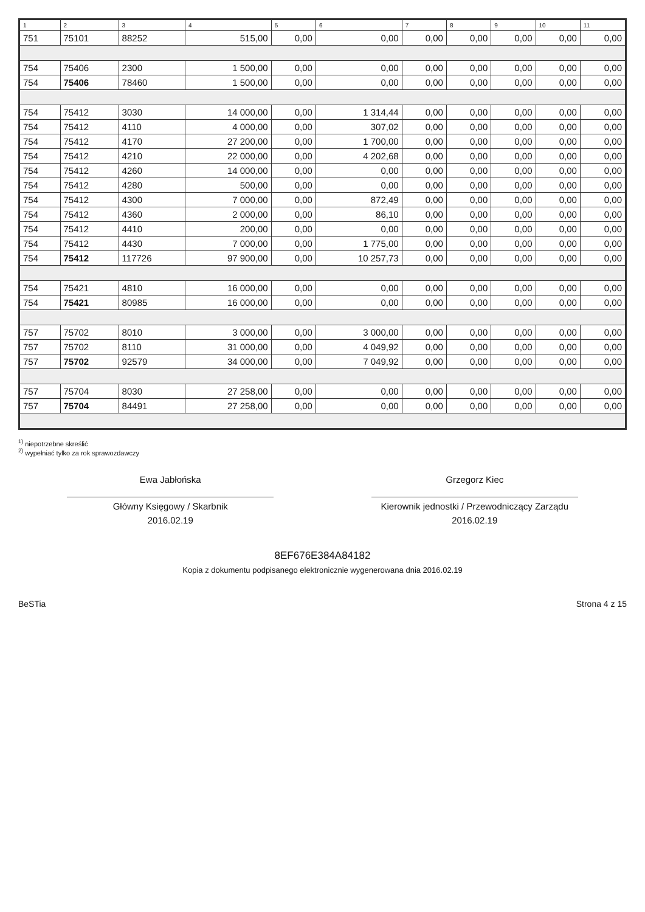| 1 | 2 | 3 | 4 | 5 | 6 | 7 | 8 | 9 | 10 | 11 |
| --- | --- | --- | --- | --- | --- | --- | --- | --- | --- | --- |
| 751 | 75101 | 88252 | 515,00 | 0,00 | 0,00 | 0,00 | 0,00 | 0,00 | 0,00 | 0,00 |
| 754 | 75406 | 2300 | 1 500,00 | 0,00 | 0,00 | 0,00 | 0,00 | 0,00 | 0,00 | 0,00 |
| 754 | 75406 | 78460 | 1 500,00 | 0,00 | 0,00 | 0,00 | 0,00 | 0,00 | 0,00 | 0,00 |
| 754 | 75412 | 3030 | 14 000,00 | 0,00 | 1 314,44 | 0,00 | 0,00 | 0,00 | 0,00 | 0,00 |
| 754 | 75412 | 4110 | 4 000,00 | 0,00 | 307,02 | 0,00 | 0,00 | 0,00 | 0,00 | 0,00 |
| 754 | 75412 | 4170 | 27 200,00 | 0,00 | 1 700,00 | 0,00 | 0,00 | 0,00 | 0,00 | 0,00 |
| 754 | 75412 | 4210 | 22 000,00 | 0,00 | 4 202,68 | 0,00 | 0,00 | 0,00 | 0,00 | 0,00 |
| 754 | 75412 | 4260 | 14 000,00 | 0,00 | 0,00 | 0,00 | 0,00 | 0,00 | 0,00 | 0,00 |
| 754 | 75412 | 4280 | 500,00 | 0,00 | 0,00 | 0,00 | 0,00 | 0,00 | 0,00 | 0,00 |
| 754 | 75412 | 4300 | 7 000,00 | 0,00 | 872,49 | 0,00 | 0,00 | 0,00 | 0,00 | 0,00 |
| 754 | 75412 | 4360 | 2 000,00 | 0,00 | 86,10 | 0,00 | 0,00 | 0,00 | 0,00 | 0,00 |
| 754 | 75412 | 4410 | 200,00 | 0,00 | 0,00 | 0,00 | 0,00 | 0,00 | 0,00 | 0,00 |
| 754 | 75412 | 4430 | 7 000,00 | 0,00 | 1 775,00 | 0,00 | 0,00 | 0,00 | 0,00 | 0,00 |
| 754 | 75412 | 117726 | 97 900,00 | 0,00 | 10 257,73 | 0,00 | 0,00 | 0,00 | 0,00 | 0,00 |
| 754 | 75421 | 4810 | 16 000,00 | 0,00 | 0,00 | 0,00 | 0,00 | 0,00 | 0,00 | 0,00 |
| 754 | 75421 | 80985 | 16 000,00 | 0,00 | 0,00 | 0,00 | 0,00 | 0,00 | 0,00 | 0,00 |
| 757 | 75702 | 8010 | 3 000,00 | 0,00 | 3 000,00 | 0,00 | 0,00 | 0,00 | 0,00 | 0,00 |
| 757 | 75702 | 8110 | 31 000,00 | 0,00 | 4 049,92 | 0,00 | 0,00 | 0,00 | 0,00 | 0,00 |
| 757 | 75702 | 92579 | 34 000,00 | 0,00 | 7 049,92 | 0,00 | 0,00 | 0,00 | 0,00 | 0,00 |
| 757 | 75704 | 8030 | 27 258,00 | 0,00 | 0,00 | 0,00 | 0,00 | 0,00 | 0,00 | 0,00 |
| 757 | 75704 | 84491 | 27 258,00 | 0,00 | 0,00 | 0,00 | 0,00 | 0,00 | 0,00 | 0,00 |
<sup>1)</sup> niepotrzebne skreślić
<sup>2)</sup> wypełniać tylko za rok sprawozdawczy
Ewa Jabłońska
Główny Księgowy / Skarbnik
2016.02.19
Grzegorz Kiec
Kierownik jednostki / Przewodniczący Zarządu
2016.02.19
8EF676E384A84182
Kopia z dokumentu podpisanego elektronicznie wygenerowana dnia 2016.02.19
BeSTia Strona 4 z 15